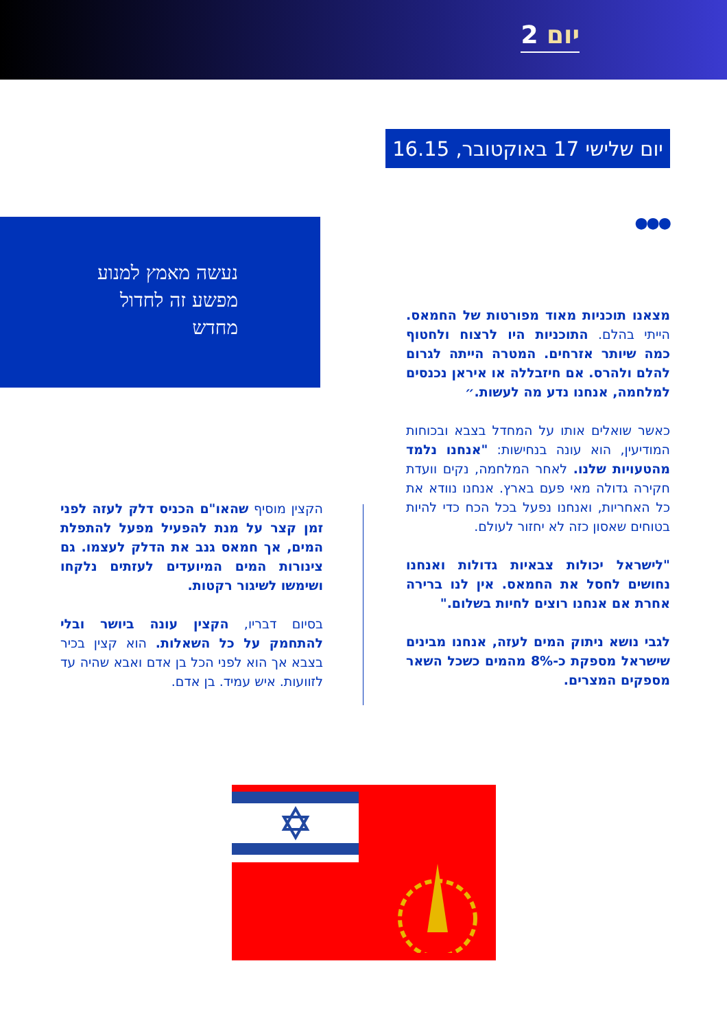יום 2
יום שלישי 17 באוקטובר, 16.15
●●● נעשה מאמץ למנוע מפשע זה לחדול מחדש
מצאנו תוכניות מאוד מפורטות של החמאס. הייתי בהלם. התוכניות היו לרצוח ולחטוף כמה שיותר אזרחים. המטרה הייתה לגרום להלם ולהרס. אם חיזבללה או איראן נכנסים למלחמה, אנחנו נדע מה לעשות.״
כאשר שואלים אותו על המחדל בצבא ובכוחות המודיעין, הוא עונה בנחישות: "אנחנו נלמד מהטעויות שלנו. לאחר המלחמה, נקים וועדת חקירה גדולה מאי פעם בארץ. אנחנו נוודא את כל האחריות, ואנחנו נפעל בכל הכח כדי להיות בטוחים שאסון כזה לא יחזור לעולם.
"לישראל יכולות צבאיות גדולות ואנחנו נחושים לחסל את החמאס. אין לנו ברירה אחרת אם אנחנו רוצים לחיות בשלום."
לגבי נושא ניתוק המים לעזה, אנחנו מבינים שישראל מספקת כ-8% מהמים כשכל השאר מספקים המצרים.
הקצין מוסיף שהאו"ם הכניס דלק לעזה לפני זמן קצר על מנת להפעיל מפעל להתפלת המים, אך חמאס גנב את הדלק לעצמו. גם צינורות המים המיועדים לעזתים נלקחו ושימשו לשיגור רקטות.
בסיום דבריו, הקצין עונה ביושר ובלי להתחמק על כל השאלות. הוא קצין בכיר בצבא אך הוא לפני הכל בן אדם ואבא שהיה עד לזוועות. איש עמיד. בן אדם.